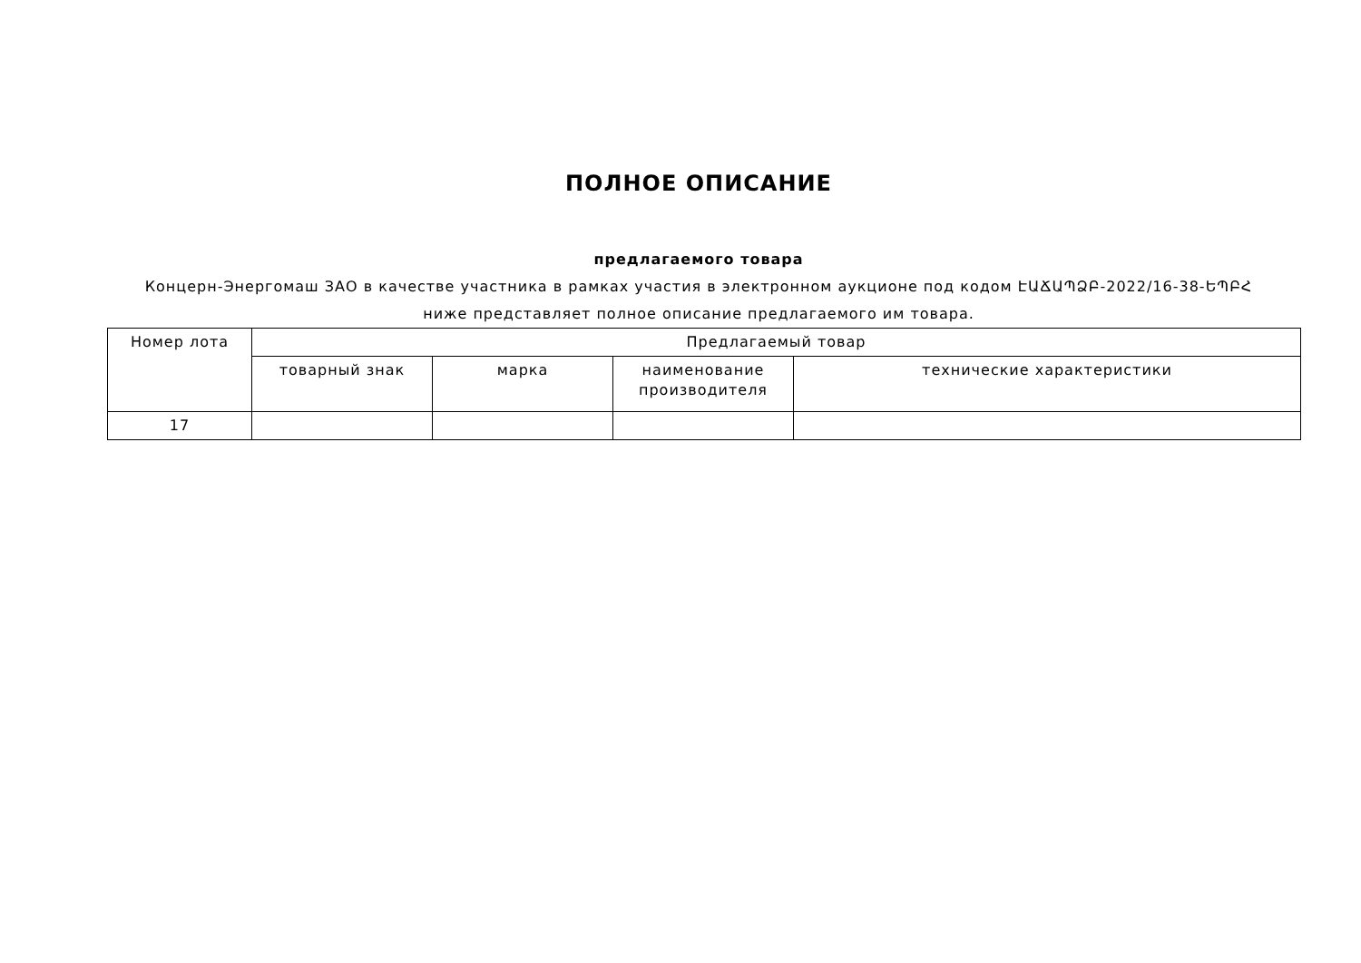ПОЛНОЕ ОПИСАНИЕ
предлагаемого товара
Концерн-Энергомаш ЗАО в качестве участника в рамках участия в электронном аукционе под кодом ԷԱՃԱՊՁԲ-2022/16-38-ԵՊԲՀ ниже представляет полное описание предлагаемого им товара.
| Номер лота | Предлагаемый товар | | | |
| --- | --- | --- | --- | --- |
| | товарный знак | марка | наименование производителя | технические характеристики |
| 17 | | | | |